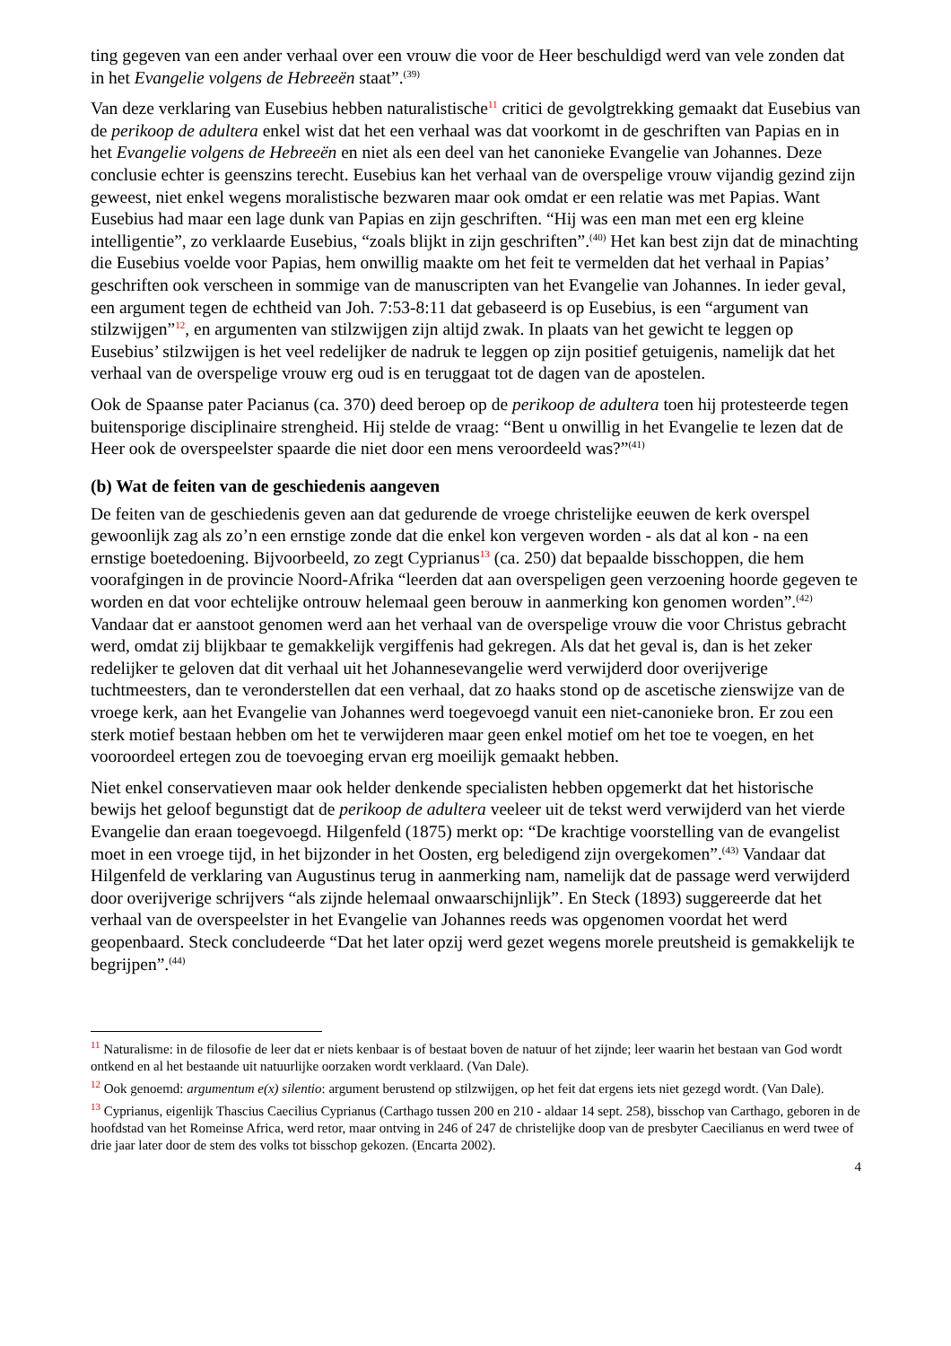ting gegeven van een ander verhaal over een vrouw die voor de Heer beschuldigd werd van vele zonden dat in het Evangelie volgens de Hebreeën staat”.<sup>(39)</sup>
Van deze verklaring van Eusebius hebben naturalistische<sup>11</sup> critici de gevolgtrekking gemaakt dat Eusebius van de perikoop de adultera enkel wist dat het een verhaal was dat voorkomt in de geschriften van Papias en in het Evangelie volgens de Hebreeën en niet als een deel van het canonieke Evangelie van Johannes. Deze conclusie echter is geenszins terecht. Eusebius kan het verhaal van de overspelige vrouw vijandig gezind zijn geweest, niet enkel wegens moralistische bezwaren maar ook omdat er een relatie was met Papias. Want Eusebius had maar een lage dunk van Papias en zijn geschriften. “Hij was een man met een erg kleine intelligentie”, zo verklaarde Eusebius, “zoals blijkt in zijn geschriften”.<sup>(40)</sup> Het kan best zijn dat de minachting die Eusebius voelde voor Papias, hem onwillig maakte om het feit te vermelden dat het verhaal in Papias’ geschriften ook verscheen in sommige van de manuscripten van het Evangelie van Johannes. In ieder geval, een argument tegen de echtheid van Joh. 7:53-8:11 dat gebaseerd is op Eusebius, is een “argument van stilzwijgen”<sup>12</sup>, en argumenten van stilzwijgen zijn altijd zwak. In plaats van het gewicht te leggen op Eusebius’ stilzwijgen is het veel redelijker de nadruk te leggen op zijn positief getuigenis, namelijk dat het verhaal van de overspelige vrouw erg oud is en teruggaat tot de dagen van de apostelen.
Ook de Spaanse pater Pacianus (ca. 370) deed beroep op de perikoop de adultera toen hij protesteerde tegen buitensporige disciplinaire strengheid. Hij stelde de vraag: “Bent u onwillig in het Evangelie te lezen dat de Heer ook de overspeelster spaarde die niet door een mens veroordeeld was?”<sup>(41)</sup>
(b) Wat de feiten van de geschiedenis aangeven
De feiten van de geschiedenis geven aan dat gedurende de vroege christelijke eeuwen de kerk overspel gewoonlijk zag als zo’n een ernstige zonde dat die enkel kon vergeven worden - als dat al kon - na een ernstige boetedoening. Bijvoorbeeld, zo zegt Cyprianus<sup>13</sup> (ca. 250) dat bepaalde bisschoppen, die hem voorafgingen in de provincie Noord-Afrika “leerden dat aan overspeligen geen verzoening hoorde gegeven te worden en dat voor echtelijke ontrouw helemaal geen berouw in aanmerking kon genomen worden”.<sup>(42)</sup> Vandaar dat er aanstoot genomen werd aan het verhaal van de overspelige vrouw die voor Christus gebracht werd, omdat zij blijkbaar te gemakkelijk vergiffenis had gekregen. Als dat het geval is, dan is het zeker redelijker te geloven dat dit verhaal uit het Johannesevangelie werd verwijderd door overijverige tuchtmeesters, dan te veronderstellen dat een verhaal, dat zo haaks stond op de ascetische zienswijze van de vroege kerk, aan het Evangelie van Johannes werd toegevoegd vanuit een niet-canonieke bron. Er zou een sterk motief bestaan hebben om het te verwijderen maar geen enkel motief om het toe te voegen, en het vooroordeel ertegen zou de toevoeging ervan erg moeilijk gemaakt hebben.
Niet enkel conservatieven maar ook helder denkende specialisten hebben opgemerkt dat het historische bewijs het geloof begunstigt dat de perikoop de adultera veeleer uit de tekst werd verwijderd van het vierde Evangelie dan eraan toegevoegd. Hilgenfeld (1875) merkt op: “De krachtige voorstelling van de evangelist moet in een vroege tijd, in het bijzonder in het Oosten, erg beledigend zijn overgekomen”.<sup>(43)</sup> Vandaar dat Hilgenfeld de verklaring van Augustinus terug in aanmerking nam, namelijk dat de passage werd verwijderd door overijverige schrijvers “als zijnde helemaal onwaarschijnlijk”. En Steck (1893) suggereerde dat het verhaal van de overspeelster in het Evangelie van Johannes reeds was opgenomen voordat het werd geopenbaard. Steck concludeerde “Dat het later opzij werd gezet wegens morele preutsheid is gemakkelijk te begrijpen”.<sup>(44)</sup>
<sup>11</sup> Naturalisme: in de filosofie de leer dat er niets kenbaar is of bestaat boven de natuur of het zijnde; leer waarin het bestaan van God wordt ontkend en al het bestaande uit natuurlijke oorzaken wordt verklaard. (Van Dale).
<sup>12</sup> Ook genoemd: argumentum e(x) silentio: argument berustend op stilzwijgen, op het feit dat ergens iets niet gezegd wordt. (Van Dale).
<sup>13</sup> Cyprianus, eigenlijk Thascius Caecilius Cyprianus (Carthago tussen 200 en 210 - aldaar 14 sept. 258), bisschop van Carthago, geboren in de hoofdstad van het Romeinse Africa, werd retor, maar ontving in 246 of 247 de christelijke doop van de presbyter Caecilianus en werd twee of drie jaar later door de stem des volks tot bisschop gekozen. (Encarta 2002).
4